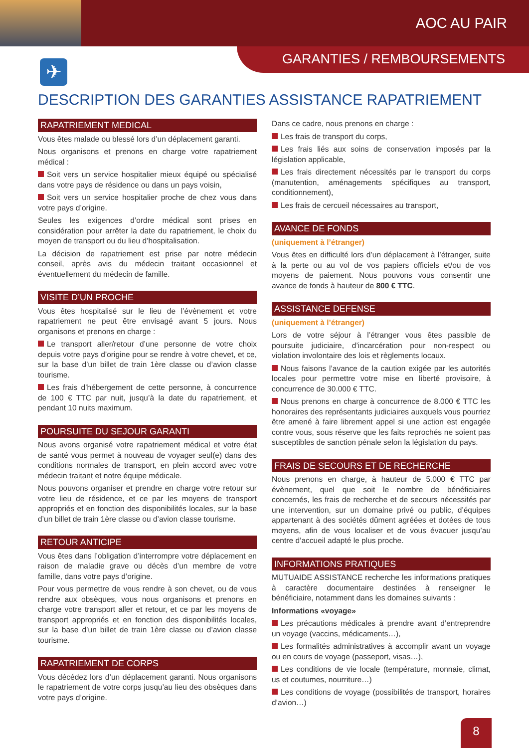AOC AU PAIR
GARANTIES / REMBOURSEMENTS ✈
DESCRIPTION DES GARANTIES ASSISTANCE RAPATRIEMENT
RAPATRIEMENT MEDICAL
Vous êtes malade ou blessé lors d’un déplacement garanti.
Nous organisons et prenons en charge votre rapatriement médical :
Soit vers un service hospitalier mieux équipé ou spécialisé dans votre pays de résidence ou dans un pays voisin,
Soit vers un service hospitalier proche de chez vous dans votre pays d’origine.
Seules les exigences d’ordre médical sont prises en considération pour arrêter la date du rapatriement, le choix du moyen de transport ou du lieu d’hospitalisation.
La décision de rapatriement est prise par notre médecin conseil, après avis du médecin traitant occasionnel et éventuellement du médecin de famille.
VISITE D’UN PROCHE
Vous êtes hospitalisé sur le lieu de l’évènement et votre rapatriement ne peut être envisagé avant 5 jours. Nous organisons et prenons en charge :
Le transport aller/retour d’une personne de votre choix depuis votre pays d’origine pour se rendre à votre chevet, et ce, sur la base d’un billet de train 1ère classe ou d’avion classe tourisme.
Les frais d’hébergement de cette personne, à concurrence de 100 € TTC par nuit, jusqu’à la date du rapatriement, et pendant 10 nuits maximum.
POURSUITE DU SEJOUR GARANTI
Nous avons organisé votre rapatriement médical et votre état de santé vous permet à nouveau de voyager seul(e) dans des conditions normales de transport, en plein accord avec votre médecin traitant et notre équipe médicale.
Nous pouvons organiser et prendre en charge votre retour sur votre lieu de résidence, et ce par les moyens de transport appropriés et en fonction des disponibilités locales, sur la base d’un billet de train 1ère classe ou d’avion classe tourisme.
RETOUR ANTICIPE
Vous êtes dans l’obligation d’interrompre votre déplacement en raison de maladie grave ou décès d’un membre de votre famille, dans votre pays d’origine.
Pour vous permettre de vous rendre à son chevet, ou de vous rendre aux obsèques, vous nous organisons et prenons en charge votre transport aller et retour, et ce par les moyens de transport appropriés et en fonction des disponibilités locales, sur la base d’un billet de train 1ère classe ou d’avion classe tourisme.
RAPATRIEMENT DE CORPS
Vous décédez lors d’un déplacement garanti. Nous organisons le rapatriement de votre corps jusqu’au lieu des obsèques dans votre pays d’origine.
Dans ce cadre, nous prenons en charge :
Les frais de transport du corps,
Les frais liés aux soins de conservation imposés par la législation applicable,
Les frais directement nécessités par le transport du corps (manutention, aménagements spécifiques au transport, conditionnement),
Les frais de cercueil nécessaires au transport,
AVANCE DE FONDS
(uniquement à l’étranger)
Vous êtes en difficulté lors d’un déplacement à l’étranger, suite à la perte ou au vol de vos papiers officiels et/ou de vos moyens de paiement. Nous pouvons vous consentir une avance de fonds à hauteur de 800 € TTC.
ASSISTANCE DEFENSE
(uniquement à l’étranger)
Lors de votre séjour à l’étranger vous êtes passible de poursuite judiciaire, d’incarcération pour non-respect ou violation involontaire des lois et règlements locaux.
Nous faisons l’avance de la caution exigée par les autorités locales pour permettre votre mise en liberté provisoire, à concurrence de 30.000 € TTC.
Nous prenons en charge à concurrence de 8.000 € TTC les honoraires des représentants judiciaires auxquels vous pourriez être amené à faire librement appel si une action est engagée contre vous, sous réserve que les faits reprochés ne soient pas susceptibles de sanction pénale selon la législation du pays.
FRAIS DE SECOURS ET DE RECHERCHE
Nous prenons en charge, à hauteur de 5.000 € TTC par évènement, quel que soit le nombre de bénéficiaires concernés, les frais de recherche et de secours nécessités par une intervention, sur un domaine privé ou public, d’équipes appartenant à des sociétés dûment agréées et dotées de tous moyens, afin de vous localiser et de vous évacuer jusqu’au centre d’accueil adapté le plus proche.
INFORMATIONS PRATIQUES
MUTUAIDE ASSISTANCE recherche les informations pratiques à caractère documentaire destinées à renseigner le bénéficiaire, notamment dans les domaines suivants :
Informations «voyage»
Les précautions médicales à prendre avant d’entreprendre un voyage (vaccins, médicaments…),
Les formalités administratives à accomplir avant un voyage ou en cours de voyage (passeport, visas…),
Les conditions de vie locale (température, monnaie, climat, us et coutumes, nourriture…)
Les conditions de voyage (possibilités de transport, horaires d’avion…)
8